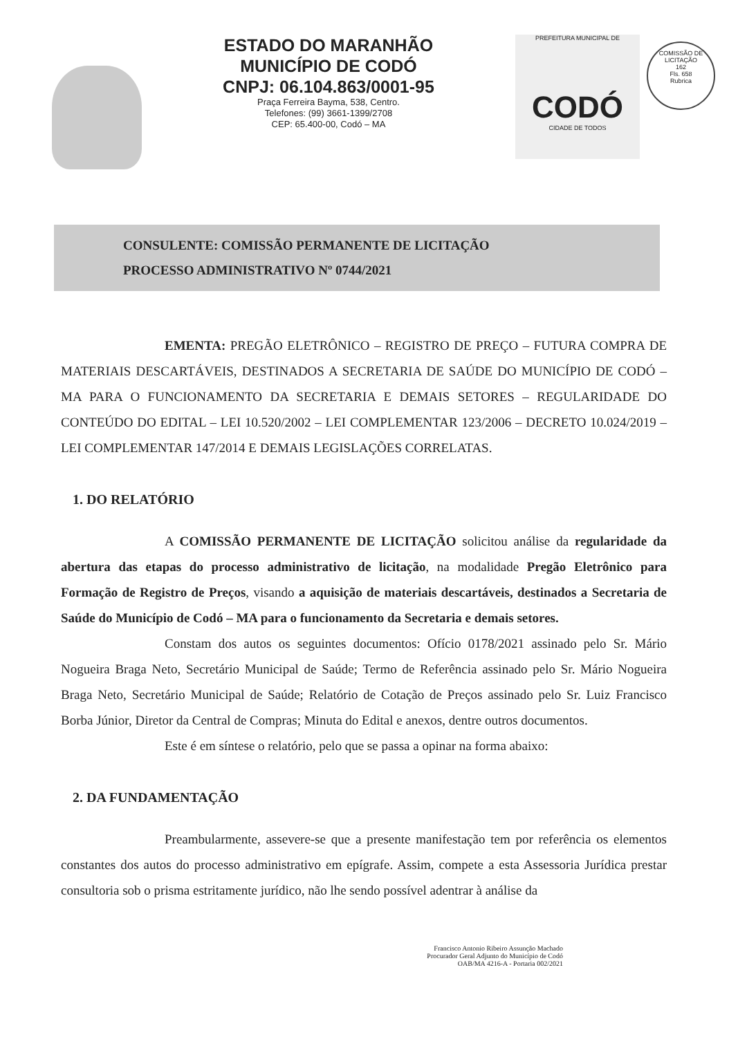ESTADO DO MARANHÃO
MUNICÍPIO DE CODÓ
CNPJ: 06.104.863/0001-95
Praça Ferreira Bayma, 538, Centro.
Telefones: (99) 3661-1399/2708
CEP: 65.400-00, Codó – MA
PREFEITURA MUNICIPAL DE
CODÓ
CIDADE DE TODOS
COMISSÃO DE LICITAÇÃO
162
Fls. 658
Rubrica
CONSULENTE: COMISSÃO PERMANENTE DE LICITAÇÃO
PROCESSO ADMINISTRATIVO Nº 0744/2021
EMENTA: PREGÃO ELETRÔNICO – REGISTRO DE PREÇO – FUTURA COMPRA DE MATERIAIS DESCARTÁVEIS, DESTINADOS A SECRETARIA DE SAÚDE DO MUNICÍPIO DE CODÓ – MA PARA O FUNCIONAMENTO DA SECRETARIA E DEMAIS SETORES – REGULARIDADE DO CONTEÚDO DO EDITAL – LEI 10.520/2002 – LEI COMPLEMENTAR 123/2006 – DECRETO 10.024/2019 – LEI COMPLEMENTAR 147/2014 E DEMAIS LEGISLAÇÕES CORRELATAS.
1. DO RELATÓRIO
A COMISSÃO PERMANENTE DE LICITAÇÃO solicitou análise da regularidade da abertura das etapas do processo administrativo de licitação, na modalidade Pregão Eletrônico para Formação de Registro de Preços, visando a aquisição de materiais descartáveis, destinados a Secretaria de Saúde do Município de Codó – MA para o funcionamento da Secretaria e demais setores.
Constam dos autos os seguintes documentos: Ofício 0178/2021 assinado pelo Sr. Mário Nogueira Braga Neto, Secretário Municipal de Saúde; Termo de Referência assinado pelo Sr. Mário Nogueira Braga Neto, Secretário Municipal de Saúde; Relatório de Cotação de Preços assinado pelo Sr. Luiz Francisco Borba Júnior, Diretor da Central de Compras; Minuta do Edital e anexos, dentre outros documentos.
Este é em síntese o relatório, pelo que se passa a opinar na forma abaixo:
2. DA FUNDAMENTAÇÃO
Preambularmente, assevere-se que a presente manifestação tem por referência os elementos constantes dos autos do processo administrativo em epígrafe. Assim, compete a esta Assessoria Jurídica prestar consultoria sob o prisma estritamente jurídico, não lhe sendo possível adentrar à análise da
Francisco Antonio Ribeiro Assunção Machado
Procurador Geral Adjunto do Município de Codó
OAB/MA 4216-A - Portaria 002/2021